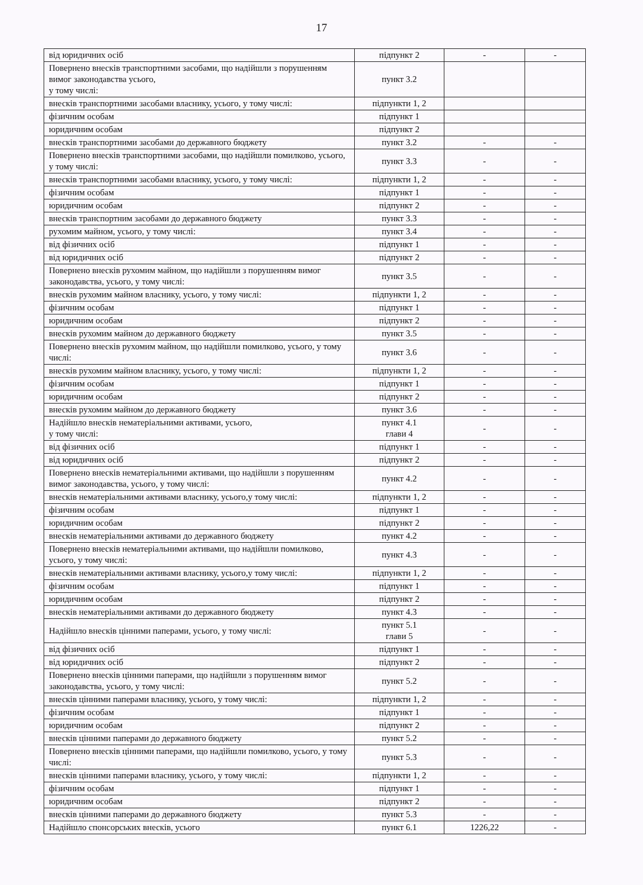17
| від юридичних осіб | підпункт 2 | - | - |
| Повернено внесків транспортними засобами, що надійшли з порушенням вимог законодавства усього, у тому числі: | пункт 3.2 | | |
| внесків транспортними засобами власнику, усього, у тому числі: | підпункти 1, 2 | | |
| фізичним особам | підпункт 1 | | |
| юридичним особам | підпункт 2 | | |
| внесків транспортними засобами до державного бюджету | пункт 3.2 | - | - |
| Повернено внесків транспортними засобами, що надійшли помилково, усього, у тому числі: | пункт 3.3 | - | - |
| внесків транспортними засобами власнику, усього, у тому числі: | підпункти 1, 2 | - | - |
| фізичним особам | підпункт 1 | - | - |
| юридичним особам | підпункт 2 | - | - |
| внесків транспортним засобами до державного бюджету | пункт 3.3 | - | - |
| рухомим майном, усього, у тому числі: | пункт 3.4 | - | - |
| від фізичних осіб | підпункт 1 | - | - |
| від юридичних осіб | підпункт 2 | - | - |
| Повернено внесків рухомим майном, що надійшли з порушенням вимог законодавства, усього, у тому числі: | пункт 3.5 | - | - |
| внесків рухомим майном власнику, усього, у тому числі: | підпункти 1, 2 | - | - |
| фізичним особам | підпункт 1 | - | - |
| юридичним особам | підпункт 2 | - | - |
| внесків рухомим майном до державного бюджету | пункт 3.5 | - | - |
| Повернено внесків рухомим майном, що надійшли помилково, усього, у тому числі: | пункт 3.6 | - | - |
| внесків рухомим майном власнику, усього, у тому числі: | підпункти 1, 2 | - | - |
| фізичним особам | підпункт 1 | - | - |
| юридичним особам | підпункт 2 | - | - |
| внесків рухомим майном до державного бюджету | пункт 3.6 | - | - |
| Надійшло внесків нематеріальними активами, усього, у тому числі: | пункт 4.1 глави 4 | - | - |
| від фізичних осіб | підпункт 1 | - | - |
| від юридичних осіб | підпункт 2 | - | - |
| Повернено внесків нематеріальними активами, що надійшли з порушенням вимог законодавства, усього, у тому числі: | пункт 4.2 | - | - |
| внесків нематеріальними активами власнику, усього,у тому числі: | підпункти 1, 2 | - | - |
| фізичним особам | підпункт 1 | - | - |
| юридичним особам | підпункт 2 | - | - |
| внесків нематеріальними активами до державного бюджету | пункт 4.2 | - | - |
| Повернено внесків нематеріальними активами, що надійшли помилково, усього, у тому числі: | пункт 4.3 | - | - |
| внесків нематеріальними активами власнику, усього,у тому числі: | підпункти 1, 2 | - | - |
| фізичним особам | підпункт 1 | - | - |
| юридичним особам | підпункт 2 | - | - |
| внесків нематеріальними активами до державного бюджету | пункт 4.3 | - | - |
| Надійшло внесків цінними паперами, усього, у тому числі: | пункт 5.1 глави 5 | - | - |
| від фізичних осіб | підпункт 1 | - | - |
| від юридичних осіб | підпункт 2 | - | - |
| Повернено внесків цінними паперами, що надійшли з порушенням вимог законодавства, усього, у тому числі: | пункт 5.2 | - | - |
| внесків цінними паперами власнику, усього, у тому числі: | підпункти 1, 2 | - | - |
| фізичним особам | підпункт 1 | - | - |
| юридичним особам | підпункт 2 | - | - |
| внесків цінними паперами до державного бюджету | пункт 5.2 | - | - |
| Повернено внесків цінними паперами, що надійшли помилково, усього, у тому числі: | пункт 5.3 | - | - |
| внесків цінними паперами власнику, усього, у тому числі: | підпункти 1, 2 | - | - |
| фізичним особам | підпункт 1 | - | - |
| юридичним особам | підпункт 2 | - | - |
| внесків цінними паперами до державного бюджету | пункт 5.3 | - | - |
| Надійшло спонсорських внесків, усього | пункт 6.1 | 1226,22 | - |